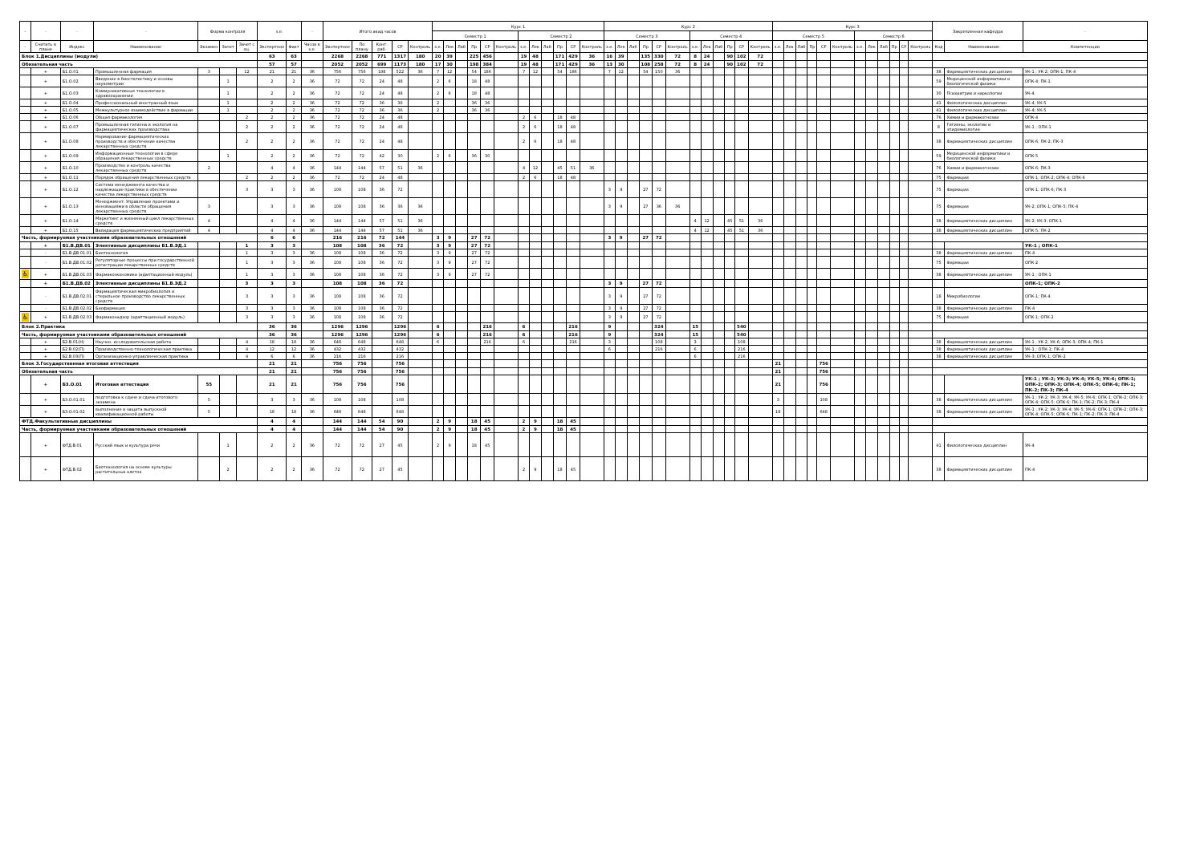| - | - | - | - | Форма контроля | | | з.е. | | - | Итого акад.часов | | | | | Курс 1 | | | | | | | | | | | | Курс 2 | | | | | | | | | | | | Курс 3 | | | | | | | | | | | | Закрепленная кафедра | | - |
| --- | --- | --- | --- | --- | --- | --- | --- | --- | --- | --- | --- | --- | --- | --- | --- | --- | --- | --- | --- | --- | --- | --- | --- | --- | --- | --- | --- | --- | --- | --- | --- | --- | --- | --- | --- | --- | --- | --- | --- | --- | --- | --- | --- | --- | --- | --- | --- | --- | --- | --- | --- | --- | --- |
| | | | | | | | | | | | | | | | Семестр 1 | | | | | | Семестр 2 | | | | | | Семестр 3 | | | | | | Семестр 4 | | | | | | Семестр 5 | | | | | | Семестр 6 | | | | | | | | |
| - | Считать в плане | Индекс | Наименование | Экзамен | Зачет | Зачет с оц. | Экспертное | Факт | Часов в з.е. | Экспертное | По плану | Конт. раб. | СР | Контроль | з.е. | Лек | Лаб | Пр | СР | Контроль | з.е. | Лек | Лаб | Пр | СР | Контроль | з.е. | Лек | Лаб | Пр | СР | Контроль | з.е. | Лек | Лаб | Пр | СР | Контроль | з.е. | Лек | Лаб | Пр | СР | Контроль | з.е. | Лек | Лаб | Пр | СР | Контроль | Код | Наименование | Компетенции |
| Блок 1.Дисциплины (модули) | | | | | | | 63 | 63 | | 2268 | 2268 | 771 | 1317 | 180 | 20 | 39 | | 225 | 456 | | 19 | 48 | | 171 | 429 | 36 | 16 | 39 | | 135 | 330 | 72 | 8 | 24 | | 90 | 102 | 72 | | | | | | | | | | | | | | | |
| Обязательная часть | | | | | | | 57 | 57 | | 2052 | 2052 | 699 | 1173 | 180 | 17 | 30 | | 198 | 384 | | 19 | 48 | | 171 | 429 | 36 | 13 | 30 | | 108 | 258 | 72 | 8 | 24 | | 90 | 102 | 72 | | | | | | | | | | | | | | | |
| | + | Б1.О.01 | Промышленная фармация | 3 | | 12 | 21 | 21 | 36 | 756 | 756 | 198 | 522 | 36 | 7 | 12 | | 54 | 186 | | 7 | 12 | | 54 | 186 | | 7 | 12 | | 54 | 150 | 36 | | | | | | | | | | | | | | | | | | | 38 | Фармацевтических дисциплин | УК-1 ; УК-2; ОПК-1; ПК-4 |
| | + | Б1.О.02 | Введение в биостатистику и основы наукометрии | | 1 | | 2 | 2 | 36 | 72 | 72 | 24 | 48 | | 2 | 6 | | 18 | 48 | | | | | | | | | | | | | | | | | | | | | | | | | | | | | | | | 59 | Медицинской информатики и биологической физики | ОПК-4; ПК-1 |
| | + | Б1.О.03 | Коммуникативные технологии в здравоохранении | | 1 | | 2 | 2 | 36 | 72 | 72 | 24 | 48 | | 2 | 6 | | 18 | 48 | | | | | | | | | | | | | | | | | | | | | | | | | | | | | | | | 30 | Психиатрии и наркологии | УК-4 |
| | + | Б1.О.04 | Профессиональный иностранный язык | | 1 | | 2 | 2 | 36 | 72 | 72 | 36 | 36 | | 2 | | | 36 | 36 | | | | | | | | | | | | | | | | | | | | | | | | | | | | | | | | 41 | Филологических дисциплин | УК-4; УК-5 |
| | + | Б1.О.05 | Межкультурное взаимодействие в фармации | | 1 | | 2 | 2 | 36 | 72 | 72 | 36 | 36 | | 2 | | | 36 | 36 | | | | | | | | | | | | | | | | | | | | | | | | | | | | | | | | 41 | Филологических дисциплин | УК-4; УК-5 |
| | + | Б1.О.06 | Общая фармакология | | | 2 | 2 | 2 | 36 | 72 | 72 | 24 | 48 | | | | | | | | 2 | 6 | | 18 | 48 | | | | | | | | | | | | | | | | | | | | | | | | | | 76 | Химии и фармакогнозии | ОПК-4 |
| | + | Б1.О.07 | Промышленная гигиена и экология на фармацевтических производствах | | | 2 | 2 | 2 | 36 | 72 | 72 | 24 | 48 | | | | | | | | 2 | 6 | | 18 | 48 | | | | | | | | | | | | | | | | | | | | | | | | | | 8 | Гигиены, экологии и эпидемиологии | УК-1 ; ОПК-1 |
| | + | Б1.О.08 | Нормирование фармацевтических производств и обеспечение качества лекарственных средств | | | 2 | 2 | 2 | 36 | 72 | 72 | 24 | 48 | | | | | | | | 2 | 6 | | 18 | 48 | | | | | | | | | | | | | | | | | | | | | | | | | | 38 | Фармацевтических дисциплин | ОПК-6; ПК-2; ПК-3 |
| | + | Б1.О.09 | Информационные технологии в сфере обращения лекарственных средств | | 1 | | 2 | 2 | 36 | 72 | 72 | 42 | 30 | | 2 | 6 | | 36 | 30 | | | | | | | | | | | | | | | | | | | | | | | | | | | | | | | | 59 | Медицинской информатики и биологической физики | ОПК-5 |
| | + | Б1.О.10 | Производство и контроль качества лекарственных средств | 2 | | | 4 | 4 | 36 | 144 | 144 | 57 | 51 | 36 | | | | | | | 4 | 12 | | 45 | 51 | 36 | | | | | | | | | | | | | | | | | | | | | | | | | 76 | Химии и фармакогнозии | ОПК-6; ПК-3 |
| | + | Б1.О.11 | Порядок обращения лекарственных средств | | | 2 | 2 | 2 | 36 | 72 | 72 | 24 | 48 | | | | | | | | 2 | 6 | | 18 | 48 | | | | | | | | | | | | | | | | | | | | | | | | | | 75 | Фармации | ОПК-1; ОПК-2; ОПК-4; ОПК-6 |
| | + | Б1.О.12 | Система менеджмента качества и надлежащие практики в обеспечении качества лекарственных средств | | | 3 | 3 | 3 | 36 | 108 | 108 | 36 | 72 | | | | | | | | | | | | | | 3 | 9 | | 27 | 72 | | | | | | | | | | | | | | | | | | | | 75 | Фармации | ОПК-1; ОПК-6; ПК-3 |
| | + | Б1.О.13 | Менеджмент. Управление проектами и инновациями в области обращения лекарственных средств | 3 | | | 3 | 3 | 36 | 108 | 108 | 36 | 36 | 36 | | | | | | | | | | | | | 3 | 9 | | 27 | 36 | 36 | | | | | | | | | | | | | | | | | | | 75 | Фармации | УК-2; ОПК-1; ОПК-5; ПК-4 |
| | + | Б1.О.14 | Маркетинг и жизненный цикл лекарственных средств | 4 | | | 4 | 4 | 36 | 144 | 144 | 57 | 51 | 36 | | | | | | | | | | | | | | | | | | | 4 | 12 | | 45 | 51 | 36 | | | | | | | | | | | | | 38 | Фармацевтических дисциплин | УК-2; УК-3; ОПК-1 |
| | + | Б1.О.15 | Валидация фармацевтических предприятий | 4 | | | 4 | 4 | 36 | 144 | 144 | 57 | 51 | 36 | | | | | | | | | | | | | | | | | | | 4 | 12 | | 45 | 51 | 36 | | | | | | | | | | | | | 38 | Фармацевтических дисциплин | ОПК-5; ПК-2 |
| Часть, формируемая участниками образовательных отношений | | | | | | | 6 | 6 | | 216 | 216 | 72 | 144 | | 3 | 9 | | 27 | 72 | | | | | | | | 3 | 9 | | 27 | 72 | | | | | | | | | | | | | | | | | | | | | | |
| | + | Б1.В.ДВ.01 | Элективные дисциплины Б1.В.ЭД.1 | | | 1 | 3 | 3 | | 108 | 108 | 36 | 72 | | 3 | 9 | | 27 | 72 | | | | | | | | | | | | | | | | | | | | | | | | | | | | | | | | | | УК-1 ; ОПК-1 |
| | - | Б1.В.ДВ.01.01 | Биотехнология | | | 1 | 3 | 3 | 36 | 108 | 108 | 36 | 72 | | 3 | 9 | | 27 | 72 | | | | | | | | | | | | | | | | | | | | | | | | | | | | | | | | 38 | Фармацевтических дисциплин | ПК-4 |
| | - | Б1.В.ДВ.01.02 | Регуляторные процессы при государственной регистрации лекарственных средств | | | 1 | 3 | 3 | 36 | 108 | 108 | 36 | 72 | | 3 | 9 | | 27 | 72 | | | | | | | | | | | | | | | | | | | | | | | | | | | | | | | | 75 | Фармации | ОПК-2 |
| ♿ | + | Б1.В.ДВ.01.03 | Фармакоэкономика (адаптационный модуль) | | | 1 | 3 | 3 | 36 | 108 | 108 | 36 | 72 | | 3 | 9 | | 27 | 72 | | | | | | | | | | | | | | | | | | | | | | | | | | | | | | | | 38 | Фармацевтических дисциплин | УК-1 ; ОПК-1 |
| | + | Б1.В.ДВ.02 | Элективные дисциплины Б1.В.ЭД.2 | | | 3 | 3 | 3 | | 108 | 108 | 36 | 72 | | | | | | | | | | | | | | 3 | 9 | | 27 | 72 | | | | | | | | | | | | | | | | | | | | | | ОПК-1; ОПК-2 |
| | - | Б1.В.ДВ.02.01 | Фармацевтическая микробиология и стерильное производство лекарственных средств | | | 3 | 3 | 3 | 36 | 108 | 108 | 36 | 72 | | | | | | | | | | | | | | 3 | 9 | | 27 | 72 | | | | | | | | | | | | | | | | | | | | 18 | Микробиологии | ОПК-1; ПК-4 |
| | - | Б1.В.ДВ.02.02 | Биофармация | | | 3 | 3 | 3 | 36 | 108 | 108 | 36 | 72 | | | | | | | | | | | | | | 3 | 9 | | 27 | 72 | | | | | | | | | | | | | | | | | | | | 38 | Фармацевтических дисциплин | ПК-4 |
| ♿ | + | Б1.В.ДВ.02.03 | Фармаконадзор (адаптационный модуль) | | | 3 | 3 | 3 | 36 | 108 | 108 | 36 | 72 | | | | | | | | | | | | | | 3 | 9 | | 27 | 72 | | | | | | | | | | | | | | | | | | | | 75 | Фармации | ОПК-1; ОПК-2 |
| Блок 2.Практика | | | | | | | 36 | 36 | | 1296 | 1296 | | 1296 | | 6 | | | | 216 | | 6 | | | | 216 | | 9 | | | | 324 | | 15 | | | | 540 | | | | | | | | | | | | | | | | |
| Часть, формируемая участниками образовательных отношений | | | | | | | 36 | 36 | | 1296 | 1296 | | 1296 | | 6 | | | | 216 | | 6 | | | | 216 | | 9 | | | | 324 | | 15 | | | | 540 | | | | | | | | | | | | | | | | |
| | + | Б2.В.01(Н) | Научно- исследовательская работа | | | 4 | 18 | 18 | 36 | 648 | 648 | | 648 | | 6 | | | | 216 | | 6 | | | | 216 | | 3 | | | | 108 | | 3 | | | | 108 | | | | | | | | | | | | | | 38 | Фармацевтических дисциплин | УК-1 ; УК-2; УК-6; ОПК-3; ОПК-4; ПК-1 |
| | + | Б2.В.02(П) | Производственно-технологическая практика | | | 4 | 12 | 12 | 36 | 432 | 432 | | 432 | | | | | | | | | | | | | | 6 | | | | 216 | | 6 | | | | 216 | | | | | | | | | | | | | | 38 | Фармацевтических дисциплин | УК-1 ; ОПК-1; ПК-4 |
| | + | Б2.В.03(П) | Организационно-управленческая практика | | | 4 | 6 | 6 | 36 | 216 | 216 | | 216 | | | | | | | | | | | | | | | | | | | | 6 | | | | 216 | | | | | | | | | | | | | | 38 | Фармацевтических дисциплин | УК-3; ОПК-1; ОПК-2 |
| Блок 3.Государственная итоговая аттестация | | | | | | | 21 | 21 | | 756 | 756 | | 756 | | | | | | | | | | | | | | | | | | | | | | | | | | 21 | | | | 756 | | | | | | | | | | |
| Обязательная часть | | | | | | | 21 | 21 | | 756 | 756 | | 756 | | | | | | | | | | | | | | | | | | | | | | | | | | 21 | | | | 756 | | | | | | | | | | |
| | + | Б3.О.01 | Итоговая аттестация | 55 | | | 21 | 21 | | 756 | 756 | | 756 | | | | | | | | | | | | | | | | | | | | | | | | | | 21 | | | | 756 | | | | | | | | | | УК-1 ; УК-2; УК-3; УК-4; УК-5; УК-6; ОПК-1; ОПК-2; ОПК-3; ОПК-4; ОПК-5; ОПК-6; ПК-1; ПК-2; ПК-3; ПК-4 |
| | + | Б3.О.01.01 | подготовка к сдаче и сдача итогового экзамена | 5 | | | 3 | 3 | 36 | 108 | 108 | | 108 | | | | | | | | | | | | | | | | | | | | | | | | | | 3 | | | | 108 | | | | | | | | 38 | Фармацевтических дисциплин | УК-1 ; УК-2; УК-3; УК-4; УК-5; УК-6; ОПК-1; ОПК-2; ОПК-3; ОПК-4; ОПК-5; ОПК-6; ПК-1; ПК-2; ПК-3; ПК-4 |
| | + | Б3.О.01.02 | выполнение и защита выпускной квалификационной работы | 5 | | | 18 | 18 | 36 | 648 | 648 | | 648 | | | | | | | | | | | | | | | | | | | | | | | | | | 18 | | | | 648 | | | | | | | | 38 | Фармацевтических дисциплин | УК-1 ; УК-2; УК-3; УК-4; УК-5; УК-6; ОПК-1; ОПК-2; ОПК-3; ОПК-4; ОПК-5; ОПК-6; ПК-1; ПК-2; ПК-3; ПК-4 |
| ФТД.Факультативные дисциплины | | | | | | | 4 | 4 | | 144 | 144 | 54 | 90 | | 2 | 9 | | 18 | 45 | | 2 | 9 | | 18 | 45 | | | | | | | | | | | | | | | | | | | | | | | | | | | | |
| Часть, формируемая участниками образовательных отношений | | | | | | | 4 | 4 | | 144 | 144 | 54 | 90 | | 2 | 9 | | 18 | 45 | | 2 | 9 | | 18 | 45 | | | | | | | | | | | | | | | | | | | | | | | | | | | | |
| | + | ФТД.В.01 | Русский язык и культура речи | | 1 | | 2 | 2 | 36 | 72 | 72 | 27 | 45 | | 2 | 9 | | 18 | 45 | | | | | | | | | | | | | | | | | | | | | | | | | | | | | | | | 41 | Филологических дисциплин | УК-4 |
| | + | ФТД.В.02 | Биотехнология на основе культуры растительных клеток | | 2 | | 2 | 2 | 36 | 72 | 72 | 27 | 45 | | | | | | | | 2 | 9 | | 18 | 45 | | | | | | | | | | | | | | | | | | | | | | | | | | 38 | Фармацевтических дисциплин | ПК-4 |